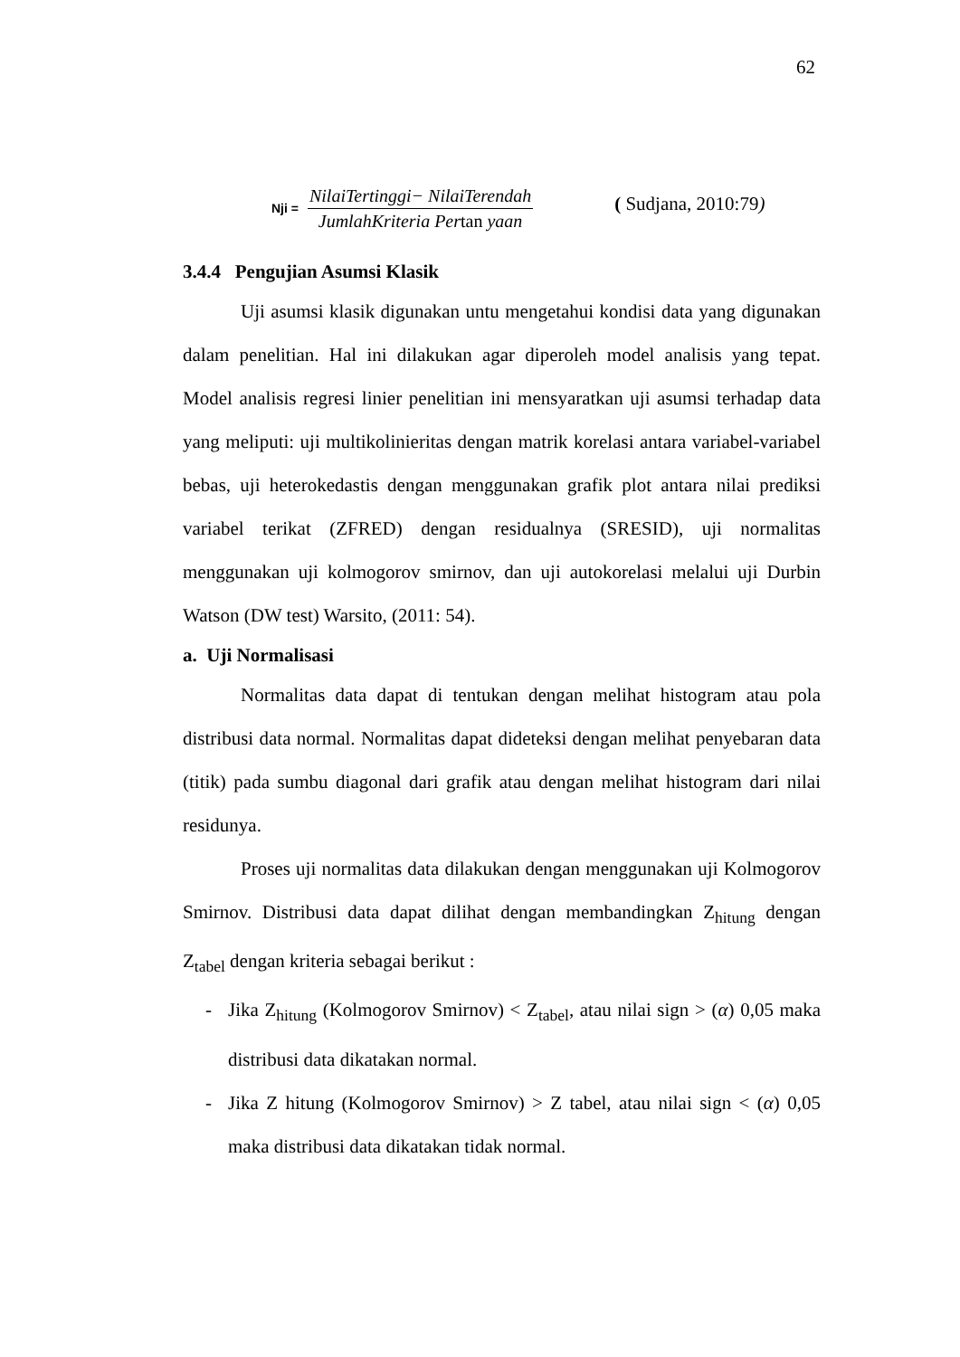62
Nji =
NilaiTertinggi− NilaiTerendah
JumlahKriteria Pertan yaan
( Sudjana, 2010:79)
3.4.4 Pengujian Asumsi Klasik
Uji asumsi klasik digunakan untu mengetahui kondisi data yang digunakan dalam penelitian. Hal ini dilakukan agar diperoleh model analisis yang tepat. Model analisis regresi linier penelitian ini mensyaratkan uji asumsi terhadap data yang meliputi: uji multikolinieritas dengan matrik korelasi antara variabel-variabel bebas, uji heterokedastis dengan menggunakan grafik plot antara nilai prediksi variabel terikat (ZFRED) dengan residualnya (SRESID), uji normalitas menggunakan uji kolmogorov smirnov, dan uji autokorelasi melalui uji Durbin Watson (DW test) Warsito, (2011: 54).
a. Uji Normalisasi
Normalitas data dapat di tentukan dengan melihat histogram atau pola distribusi data normal. Normalitas dapat dideteksi dengan melihat penyebaran data (titik) pada sumbu diagonal dari grafik atau dengan melihat histogram dari nilai residunya.
Proses uji normalitas data dilakukan dengan menggunakan uji Kolmogorov Smirnov. Distribusi data dapat dilihat dengan membandingkan Z<sub>hitung</sub> dengan Z<sub>tabel</sub> dengan kriteria sebagai berikut :
- Jika Z<sub>hitung</sub> (Kolmogorov Smirnov) < Z<sub>tabel</sub>, atau nilai sign > (α) 0,05 maka distribusi data dikatakan normal.
- Jika Z hitung (Kolmogorov Smirnov) > Z tabel, atau nilai sign < (α) 0,05 maka distribusi data dikatakan tidak normal.